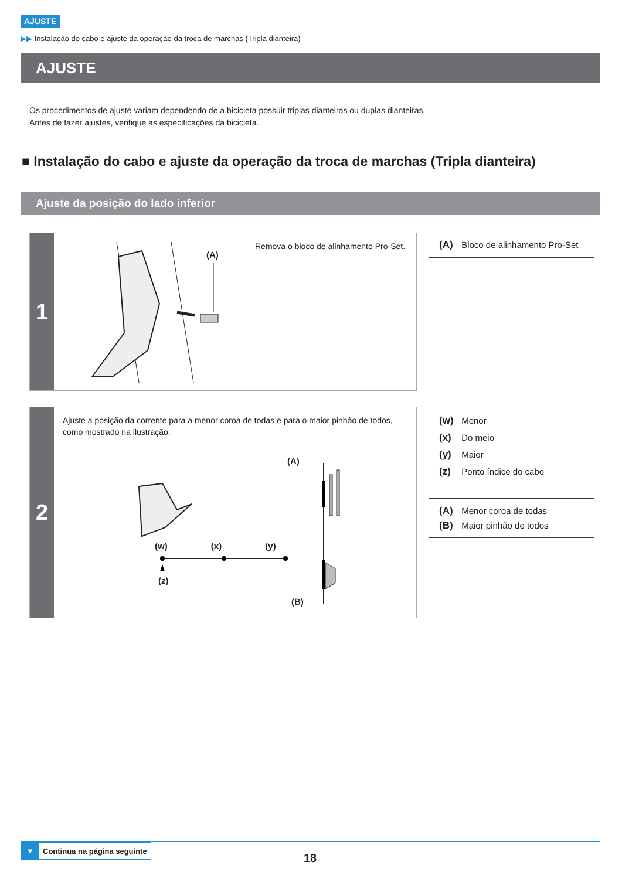AJUSTE
▶▶ Instalação do cabo e ajuste da operação da troca de marchas (Tripla dianteira)
AJUSTE
Os procedimentos de ajuste variam dependendo de a bicicleta possuir triplas dianteiras ou duplas dianteiras.
Antes de fazer ajustes, verifique as especificações da bicicleta.
■ Instalação do cabo e ajuste da operação da troca de marchas (Tripla dianteira)
Ajuste da posição do lado inferior
1
(A)
Remova o bloco de alinhamento Pro-Set.
(A) Bloco de alinhamento Pro-Set
2
Ajuste a posição da corrente para a menor coroa de todas e para o maior pinhão de todos, como mostrado na ilustração.
(A)
(w) (x) (y)
(z)
(B)
(w) Menor
(x) Do meio
(y) Maior
(z) Ponto índice do cabo
(A) Menor coroa de todas
(B) Maior pinhão de todos
▼ Continua na página seguinte
18